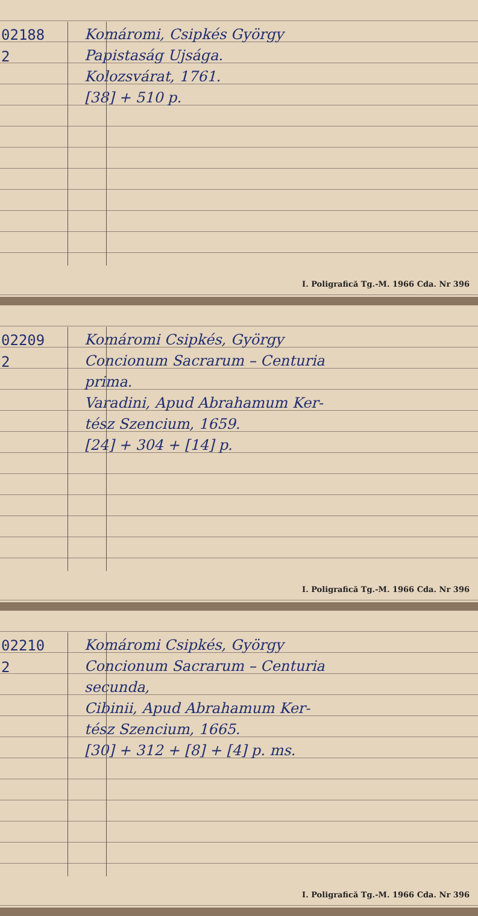02188
2
Komáromi, Csipkés György
Papistaság Ujsága.
Kolozsvárat, 1761.
[38] + 510 p.
I. Poligrafică Tg.-M. 1966 Cda. Nr 396
02209
2
Komáromi Csipkés, György
Concionum Sacrarum – Centuria
prima.
Varadini, Apud Abrahamum Ker-
tész Szencium, 1659.
[24] + 304 + [14] p.
I. Poligrafică Tg.-M. 1966 Cda. Nr 396
02210
2
Komáromi Csipkés, György
Concionum Sacrarum – Centuria
secunda,
Cibinii, Apud Abrahamum Ker-
tész Szencium, 1665.
[30] + 312 + [8] + [4] p. ms.
I. Poligrafică Tg.-M. 1966 Cda. Nr 396